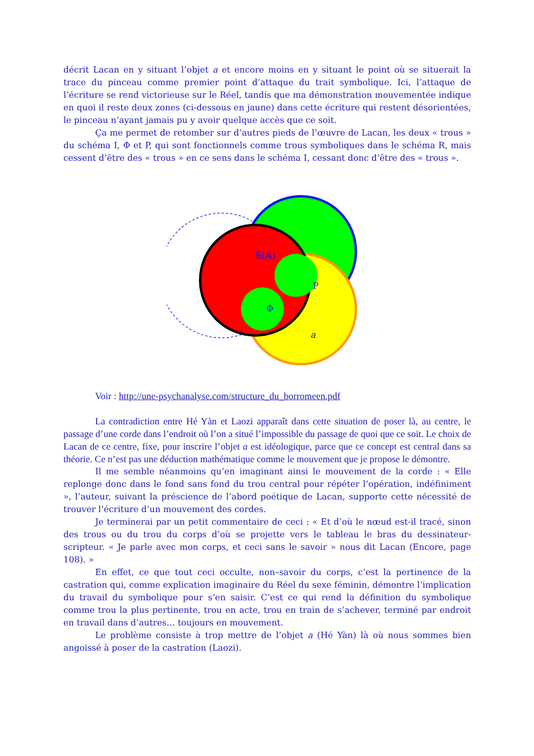décrit Lacan en y situant l’objet a et encore moins en y situant le point où se situerait la trace du pinceau comme premier point d’attaque du trait symbolique. Ici, l’attaque de l’écriture se rend victorieuse sur le Réel, tandis que ma démonstration mouvementée indique en quoi il reste deux zones (ci-dessous en jaune) dans cette écriture qui restent désorientées, le pinceau n’ayant jamais pu y avoir quelque accès que ce soit.
Ça me permet de retomber sur d’autres pieds de l’œuvre de Lacan, les deux « trous » du schéma I, Φ et P, qui sont fonctionnels comme trous symboliques dans le schéma R, mais cessent d’être des « trous » en ce sens dans le schéma I, cessant donc d’être des « trous ».
S(A)
P
Φ
a
Voir : http://une-psychanalyse.com/structure_du_borromeen.pdf
La contradiction entre Hé Yàn et Laozi apparaît dans cette situation de poser là, au centre, le passage d’une corde dans l’endroit où l’on a situé l’impossible du passage de quoi que ce soit. Le choix de Lacan de ce centre, fixe, pour inscrire l’objet a est idéologique, parce que ce concept est central dans sa théorie. Ce n’est pas une déduction mathématique comme le mouvement que je propose le démontre.
Il me semble néanmoins qu’en imaginant ainsi le mouvement de la corde : « Elle replonge donc dans le fond sans fond du trou central pour répéter l’opération, indéfiniment », l’auteur, suivant la préscience de l’abord poétique de Lacan, supporte cette nécessité de trouver l’écriture d’un mouvement des cordes.
Je terminerai par un petit commentaire de ceci : « Et d’où le nœud est-il tracé, sinon des trous ou du trou du corps d’où se projette vers le tableau le bras du dessinateur-scripteur. « Je parle avec mon corps, et ceci sans le savoir » nous dit Lacan (Encore, page 108). »
En effet, ce que tout ceci occulte, non–savoir du corps, c’est la pertinence de la castration qui, comme explication imaginaire du Réel du sexe féminin, démontre l’implication du travail du symbolique pour s’en saisir. C’est ce qui rend la définition du symbolique comme trou la plus pertinente, trou en acte, trou en train de s’achever, terminé par endroit en travail dans d’autres… toujours en mouvement.
Le problème consiste à trop mettre de l’objet a (Hé Yàn) là où nous sommes bien angoissé à poser de la castration (Laozi).